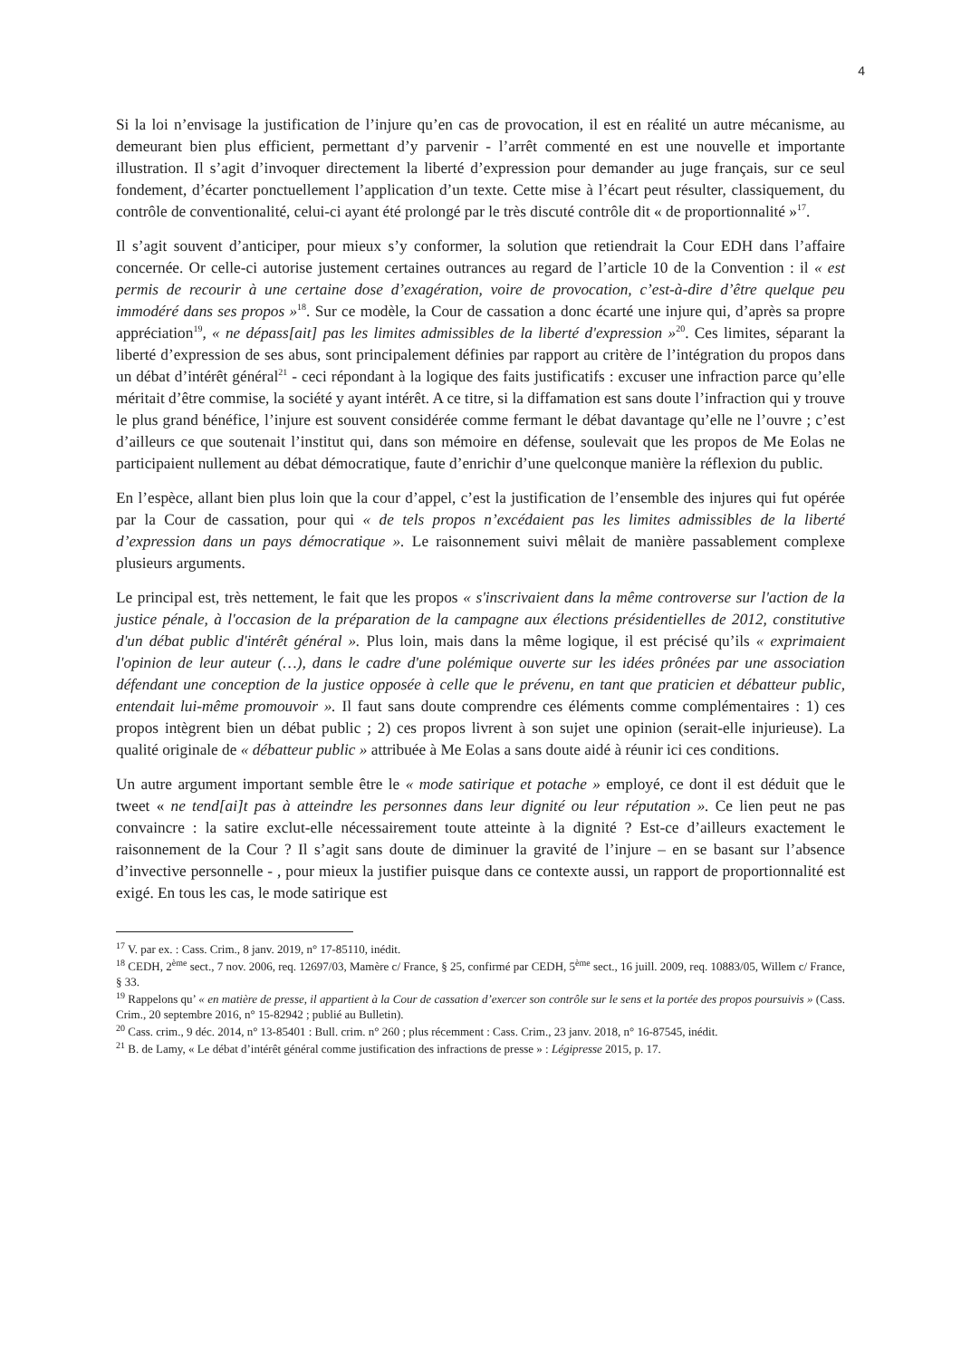4
Si la loi n’envisage la justification de l’injure qu’en cas de provocation, il est en réalité un autre mécanisme, au demeurant bien plus efficient, permettant d’y parvenir - l’arrêt commenté en est une nouvelle et importante illustration. Il s’agit d’invoquer directement la liberté d’expression pour demander au juge français, sur ce seul fondement, d’écarter ponctuellement l’application d’un texte. Cette mise à l’écart peut résulter, classiquement, du contrôle de conventionalité, celui-ci ayant été prolongé par le très discuté contrôle dit « de proportionnalité »<sup>17</sup>.
Il s’agit souvent d’anticiper, pour mieux s’y conformer, la solution que retiendrait la Cour EDH dans l’affaire concernée. Or celle-ci autorise justement certaines outrances au regard de l’article 10 de la Convention : il « est permis de recourir à une certaine dose d’exagération, voire de provocation, c’est-à-dire d’être quelque peu immodéré dans ses propos »<sup>18</sup>. Sur ce modèle, la Cour de cassation a donc écarté une injure qui, d’après sa propre appréciation<sup>19</sup>, « ne dépass[ait] pas les limites admissibles de la liberté d'expression »<sup>20</sup>. Ces limites, séparant la liberté d’expression de ses abus, sont principalement définies par rapport au critère de l’intégration du propos dans un débat d’intérêt général<sup>21</sup> - ceci répondant à la logique des faits justificatifs : excuser une infraction parce qu’elle méritait d’être commise, la société y ayant intérêt. A ce titre, si la diffamation est sans doute l’infraction qui y trouve le plus grand bénéfice, l’injure est souvent considérée comme fermant le débat davantage qu’elle ne l’ouvre ; c’est d’ailleurs ce que soutenait l’institut qui, dans son mémoire en défense, soulevait que les propos de Me Eolas ne participaient nullement au débat démocratique, faute d’enrichir d’une quelconque manière la réflexion du public.
En l’espèce, allant bien plus loin que la cour d’appel, c’est la justification de l’ensemble des injures qui fut opérée par la Cour de cassation, pour qui « de tels propos n’excédaient pas les limites admissibles de la liberté d’expression dans un pays démocratique ». Le raisonnement suivi mêlait de manière passablement complexe plusieurs arguments.
Le principal est, très nettement, le fait que les propos « s'inscrivaient dans la même controverse sur l'action de la justice pénale, à l'occasion de la préparation de la campagne aux élections présidentielles de 2012, constitutive d'un débat public d'intérêt général ». Plus loin, mais dans la même logique, il est précisé qu’ils « exprimaient l'opinion de leur auteur (…), dans le cadre d'une polémique ouverte sur les idées prônées par une association défendant une conception de la justice opposée à celle que le prévenu, en tant que praticien et débatteur public, entendait lui-même promouvoir ». Il faut sans doute comprendre ces éléments comme complémentaires : 1) ces propos intègrent bien un débat public ; 2) ces propos livrent à son sujet une opinion (serait-elle injurieuse). La qualité originale de « débatteur public » attribuée à Me Eolas a sans doute aidé à réunir ici ces conditions.
Un autre argument important semble être le « mode satirique et potache » employé, ce dont il est déduit que le tweet « ne tend[ai]t pas à atteindre les personnes dans leur dignité ou leur réputation ». Ce lien peut ne pas convaincre : la satire exclut-elle nécessairement toute atteinte à la dignité ? Est-ce d’ailleurs exactement le raisonnement de la Cour ? Il s’agit sans doute de diminuer la gravité de l’injure – en se basant sur l’absence d’invective personnelle - , pour mieux la justifier puisque dans ce contexte aussi, un rapport de proportionnalité est exigé. En tous les cas, le mode satirique est
<sup>17</sup> V. par ex. : Cass. Crim., 8 janv. 2019, n° 17-85110, inédit.
<sup>18</sup> CEDH, 2<sup>ème</sup> sect., 7 nov. 2006, req. 12697/03, Mamère c/ France, § 25, confirmé par CEDH, 5<sup>ème</sup> sect., 16 juill. 2009, req. 10883/05, Willem c/ France, § 33.
<sup>19</sup> Rappelons qu’ « en matière de presse, il appartient à la Cour de cassation d’exercer son contrôle sur le sens et la portée des propos poursuivis » (Cass. Crim., 20 septembre 2016, n° 15-82942 ; publié au Bulletin).
<sup>20</sup> Cass. crim., 9 déc. 2014, n° 13-85401 : Bull. crim. n° 260 ; plus récemment : Cass. Crim., 23 janv. 2018, n° 16-87545, inédit.
<sup>21</sup> B. de Lamy, « Le débat d’intérêt général comme justification des infractions de presse » : Légipresse 2015, p. 17.